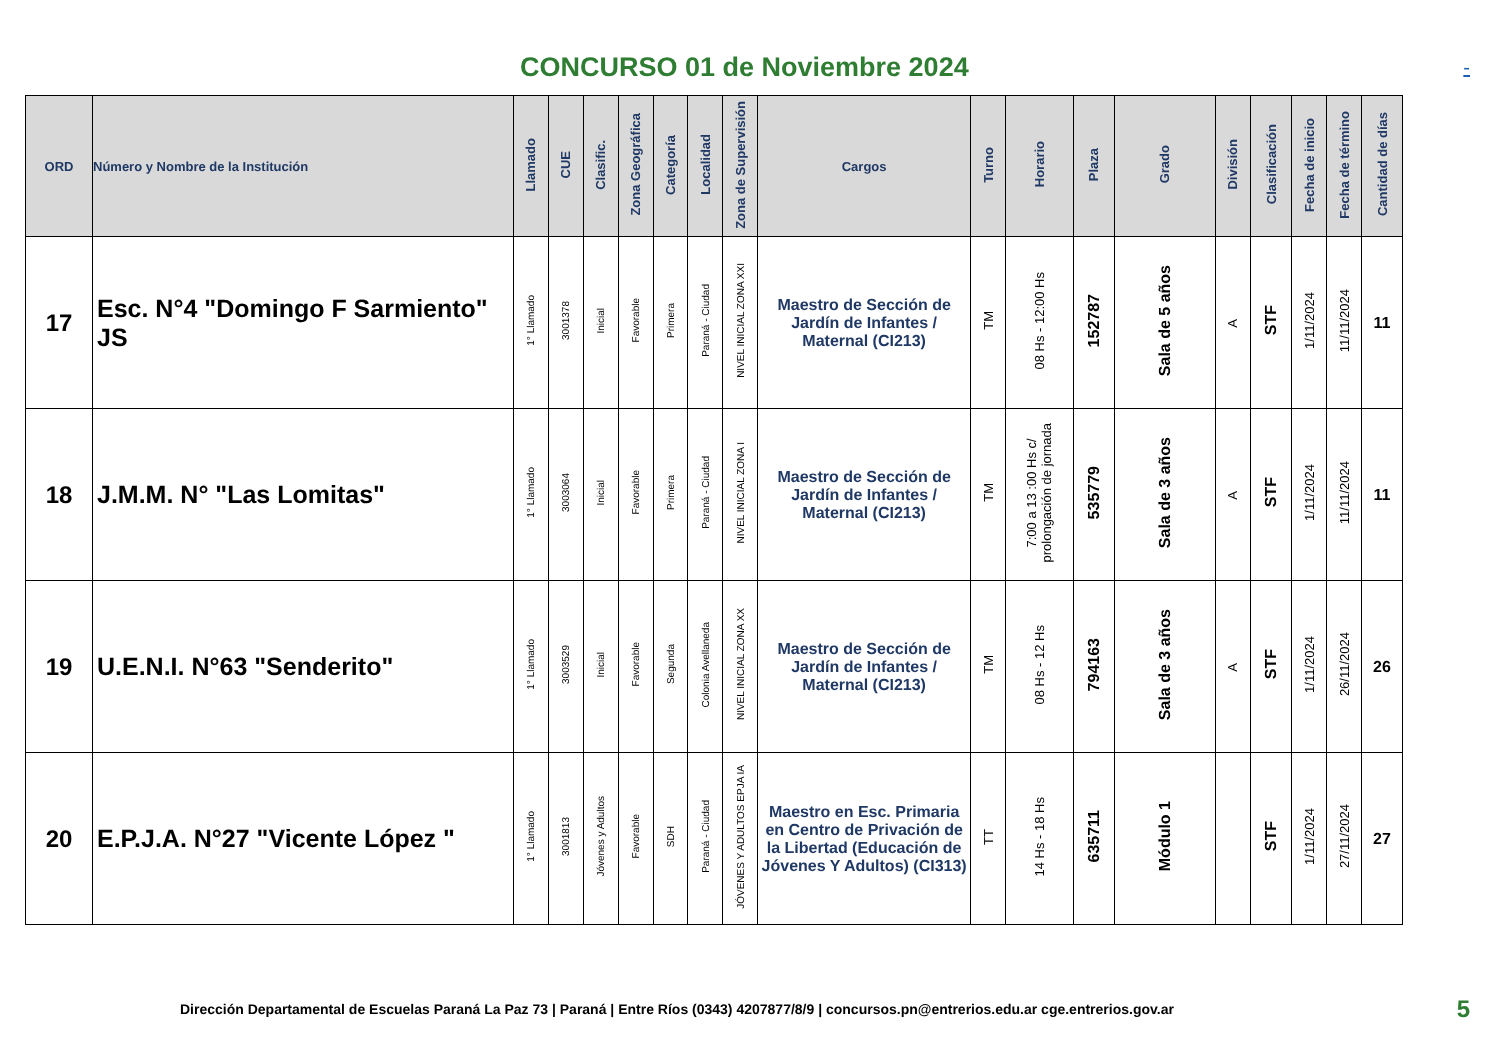CONCURSO 01 de Noviembre 2024
-
| ORD | Número y Nombre de la Institución | Llamado | CUE | Clasific. | Zona Geográfica | Categoría | Localidad | Zona de Supervisión | Cargos | Turno | Horario | Plaza | Grado | División | Clasificación | Fecha de inicio | Fecha de término | Cantidad de días |
| --- | --- | --- | --- | --- | --- | --- | --- | --- | --- | --- | --- | --- | --- | --- | --- | --- | --- | --- |
| 17 | Esc. N°4 "Domingo F Sarmiento" JS | 1° Llamado | 3001378 | Inicial | Favorable | Primera | Paraná - Ciudad | NIVEL INICIAL ZONA XXI | Maestro de Sección de Jardín de Infantes / Maternal (CI213) | TM | 08 Hs - 12:00 Hs | 152787 | Sala de 5 años | A | STF | 1/11/2024 | 11/11/2024 | 11 |
| 18 | J.M.M. N° "Las Lomitas" | 1° Llamado | 3003064 | Inicial | Favorable | Primera | Paraná - Ciudad | NIVEL INICIAL ZONA I | Maestro de Sección de Jardín de Infantes / Maternal (CI213) | TM | 7:00 a 13 :00 Hs c/ prolongación de jornada | 535779 | Sala de 3 años | A | STF | 1/11/2024 | 11/11/2024 | 11 |
| 19 | U.E.N.I. N°63 "Senderito" | 1° Llamado | 3003529 | Inicial | Favorable | Segunda | Colonia Avellaneda | NIVEL INICIAL ZONA XX | Maestro de Sección de Jardín de Infantes / Maternal (CI213) | TM | 08 Hs - 12 Hs | 794163 | Sala de 3 años | A | STF | 1/11/2024 | 26/11/2024 | 26 |
| 20 | E.P.J.A. N°27 "Vicente López " | 1° Llamado | 3001813 | Jóvenes y Adultos | Favorable | SDH | Paraná - Ciudad | JÓVENES Y ADULTOS EPJA IA | Maestro en Esc. Primaria en Centro de Privación de la Libertad (Educación de Jóvenes Y Adultos) (CI313) | TT | 14 Hs - 18 Hs | 635711 | Módulo 1 | | STF | 1/11/2024 | 27/11/2024 | 27 |
Dirección Departamental de Escuelas Paraná La Paz 73 | Paraná | Entre Ríos (0343) 4207877/8/9 | concursos.pn@entrerios.edu.ar cge.entrerios.gov.ar 5